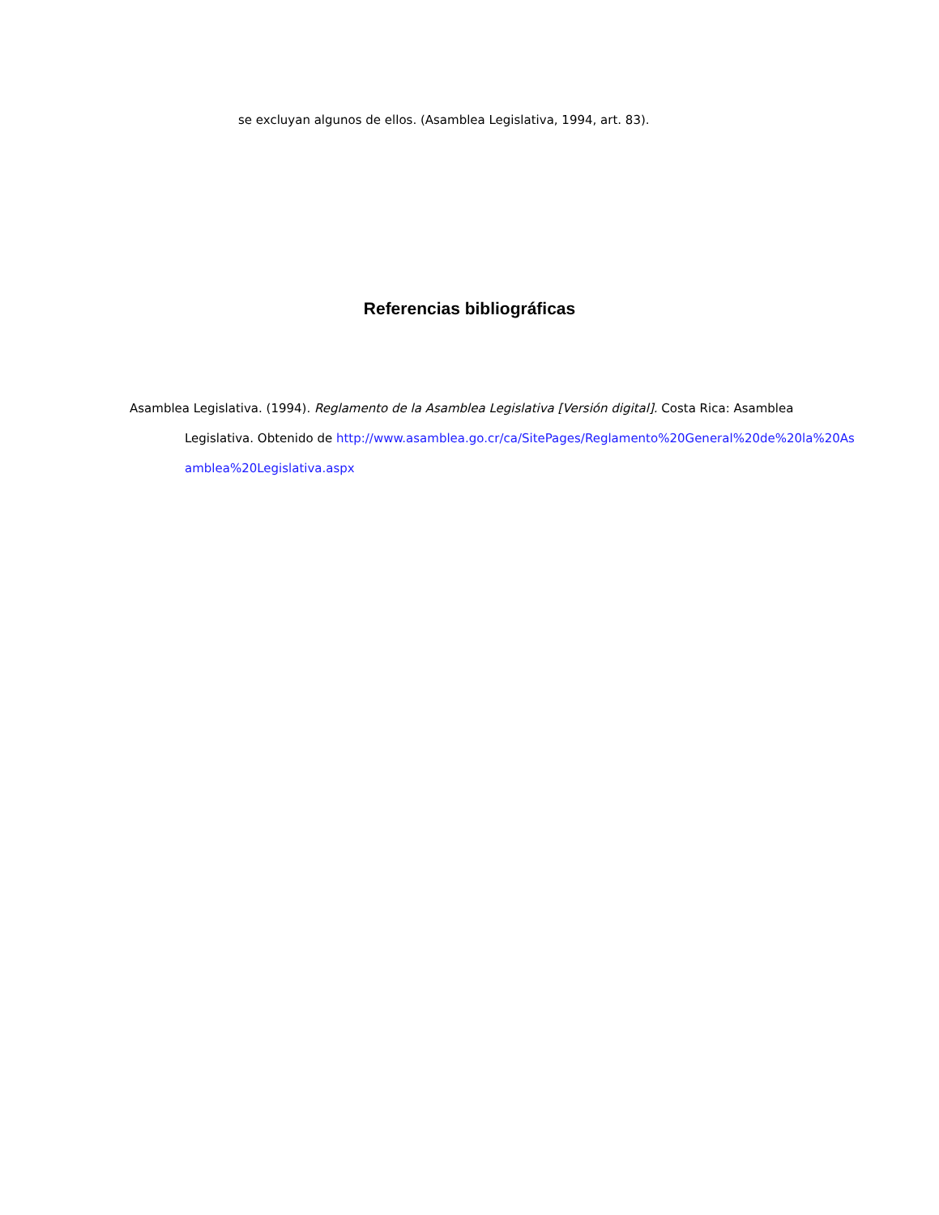se excluyan algunos de ellos. (Asamblea Legislativa, 1994, art. 83).
Referencias bibliográficas
Asamblea Legislativa. (1994). Reglamento de la Asamblea Legislativa [Versión digital]. Costa Rica: Asamblea Legislativa. Obtenido de http://www.asamblea.go.cr/ca/SitePages/Reglamento%20General%20de%20la%20Asamblea%20Legislativa.aspx